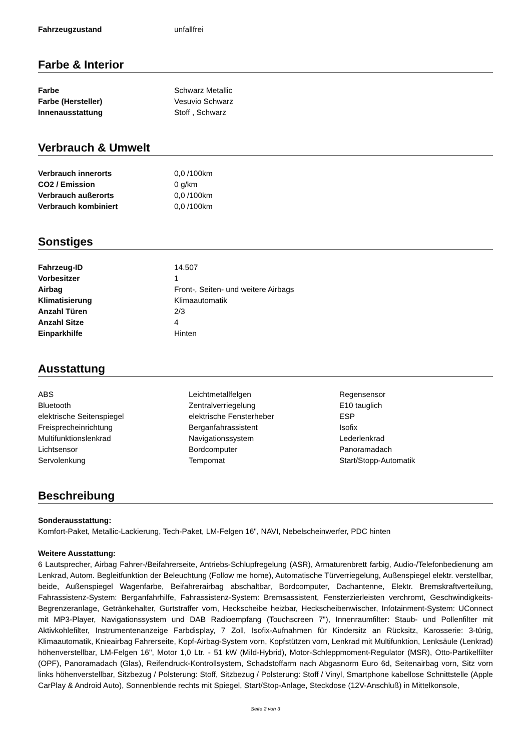| Fahrzeugzustand | unfallfrei |
Farbe & Interior
| Farbe | Schwarz Metallic |
| Farbe (Hersteller) | Vesuvio Schwarz |
| Innenausstattung | Stoff , Schwarz |
Verbrauch & Umwelt
| Verbrauch innerorts | 0,0 /100km |
| CO2 / Emission | 0 g/km |
| Verbrauch außerorts | 0,0 /100km |
| Verbrauch kombiniert | 0,0 /100km |
Sonstiges
| Fahrzeug-ID | 14.507 |
| Vorbesitzer | 1 |
| Airbag | Front-, Seiten- und weitere Airbags |
| Klimatisierung | Klimaautomatik |
| Anzahl Türen | 2/3 |
| Anzahl Sitze | 4 |
| Einparkhilfe | Hinten |
Ausstattung
| ABS | Leichtmetallfelgen | Regensensor |
| Bluetooth | Zentralverriegelung | E10 tauglich |
| elektrische Seitenspiegel | elektrische Fensterheber | ESP |
| Freisprecheinrichtung | Berganfahrassistent | Isofix |
| Multifunktionslenkrad | Navigationssystem | Lederlenkrad |
| Lichtsensor | Bordcomputer | Panoramadach |
| Servolenkung | Tempomat | Start/Stopp-Automatik |
Beschreibung
Sonderausstattung:
Komfort-Paket, Metallic-Lackierung, Tech-Paket, LM-Felgen 16", NAVI, Nebelscheinwerfer, PDC hinten
Weitere Ausstattung:
6 Lautsprecher, Airbag Fahrer-/Beifahrerseite, Antriebs-Schlupfregelung (ASR), Armaturenbrett farbig, Audio-/Telefonbedienung am Lenkrad, Autom. Begleitfunktion der Beleuchtung (Follow me home), Automatische Türverriegelung, Außenspiegel elektr. verstellbar, beide, Außenspiegel Wagenfarbe, Beifahrerairbag abschaltbar, Bordcomputer, Dachantenne, Elektr. Bremskraftverteilung, Fahrassistenz-System: Berganfahrhilfe, Fahrassistenz-System: Bremsassistent, Fensterzierleisten verchromt, Geschwindigkeits-Begrenzeranlage, Getränkehalter, Gurtstraffer vorn, Heckscheibe heizbar, Heckscheibenwischer, Infotainment-System: UConnect mit MP3-Player, Navigationssystem und DAB Radioempfang (Touchscreen 7"), Innenraumfilter: Staub- und Pollenfilter mit Aktivkohlefilter, Instrumentenanzeige Farbdisplay, 7 Zoll, Isofix-Aufnahmen für Kindersitz an Rücksitz, Karosserie: 3-türig, Klimaautomatik, Knieairbag Fahrerseite, Kopf-Airbag-System vorn, Kopfstützen vorn, Lenkrad mit Multifunktion, Lenksäule (Lenkrad) höhenverstellbar, LM-Felgen 16", Motor 1,0 Ltr. - 51 kW (Mild-Hybrid), Motor-Schleppmoment-Regulator (MSR), Otto-Partikelfilter (OPF), Panoramadach (Glas), Reifendruck-Kontrollsystem, Schadstoffarm nach Abgasnorm Euro 6d, Seitenairbag vorn, Sitz vorn links höhenverstellbar, Sitzbezug / Polsterung: Stoff, Sitzbezug / Polsterung: Stoff / Vinyl, Smartphone kabellose Schnittstelle (Apple CarPlay & Android Auto), Sonnenblende rechts mit Spiegel, Start/Stop-Anlage, Steckdose (12V-Anschluß) in Mittelkonsole,
Seite 2 von 3